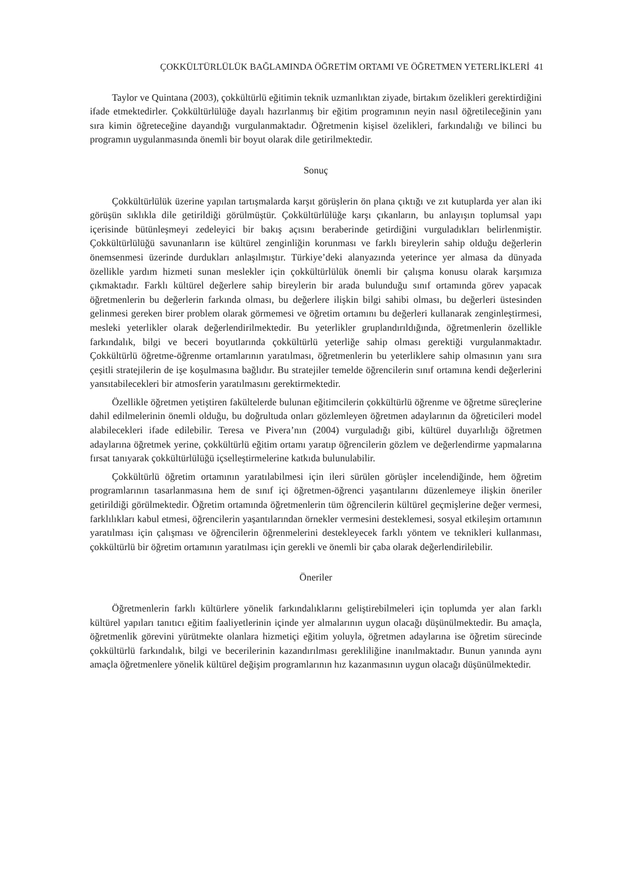ÇOKKÜLTÜRLÜLÜK BAĞLAMINDA ÖĞRETİM ORTAMI VE ÖĞRETMEN YETERLİKLERİ 41
Taylor ve Quintana (2003), çokkültürlü eğitimin teknik uzmanlıktan ziyade, birtakım özelikleri gerektirdiğini ifade etmektedirler. Çokkültürlülüğe dayalı hazırlanmış bir eğitim programının neyin nasıl öğretileceğinin yanı sıra kimin öğreteceğine dayandığı vurgulanmaktadır. Öğretmenin kişisel özelikleri, farkındalığı ve bilinci bu programın uygulanmasında önemli bir boyut olarak dile getirilmektedir.
Sonuç
Çokkültürlülük üzerine yapılan tartışmalarda karşıt görüşlerin ön plana çıktığı ve zıt kutuplarda yer alan iki görüşün sıklıkla dile getirildiği görülmüştür. Çokkültürlülüğe karşı çıkanların, bu anlayışın toplumsal yapı içerisinde bütünleşmeyi zedeleyici bir bakış açısını beraberinde getirdiğini vurguladıkları belirlenmiştir. Çokkültürlülüğü savunanların ise kültürel zenginliğin korunması ve farklı bireylerin sahip olduğu değerlerin önemsenmesi üzerinde durdukları anlaşılmıştır. Türkiye’deki alanyazında yeterince yer almasa da dünyada özellikle yardım hizmeti sunan meslekler için çokkültürlülük önemli bir çalışma konusu olarak karşımıza çıkmaktadır. Farklı kültürel değerlere sahip bireylerin bir arada bulunduğu sınıf ortamında görev yapacak öğretmenlerin bu değerlerin farkında olması, bu değerlere ilişkin bilgi sahibi olması, bu değerleri üstesinden gelinmesi gereken birer problem olarak görmemesi ve öğretim ortamını bu değerleri kullanarak zenginleştirmesi, mesleki yeterlikler olarak değerlendirilmektedir. Bu yeterlikler gruplandırıldığında, öğretmenlerin özellikle farkındalık, bilgi ve beceri boyutlarında çokkültürlü yeterliğe sahip olması gerektiği vurgulanmaktadır. Çokkültürlü öğretme-öğrenme ortamlarının yaratılması, öğretmenlerin bu yeterliklere sahip olmasının yanı sıra çeşitli stratejilerin de işe koşulmasına bağlıdır. Bu stratejiler temelde öğrencilerin sınıf ortamına kendi değerlerini yansıtabilecekleri bir atmosferin yaratılmasını gerektirmektedir.
Özellikle öğretmen yetiştiren fakültelerde bulunan eğitimcilerin çokkültürlü öğrenme ve öğretme süreçlerine dahil edilmelerinin önemli olduğu, bu doğrultuda onları gözlemleyen öğretmen adaylarının da öğreticileri model alabilecekleri ifade edilebilir. Teresa ve Pivera’nın (2004) vurguladığı gibi, kültürel duyarlılığı öğretmen adaylarına öğretmek yerine, çokkültürlü eğitim ortamı yaratıp öğrencilerin gözlem ve değerlendirme yapmalarına fırsat tanıyarak çokkültürlülüğü içselleştirmelerine katkıda bulunulabilir.
Çokkültürlü öğretim ortamının yaratılabilmesi için ileri sürülen görüşler incelendiğinde, hem öğretim programlarının tasarlanmasına hem de sınıf içi öğretmen-öğrenci yaşantılarını düzenlemeye ilişkin öneriler getirildiği görülmektedir. Öğretim ortamında öğretmenlerin tüm öğrencilerin kültürel geçmişlerine değer vermesi, farklılıkları kabul etmesi, öğrencilerin yaşantılarından örnekler vermesini desteklemesi, sosyal etkileşim ortamının yaratılması için çalışması ve öğrencilerin öğrenmelerini destekleyecek farklı yöntem ve teknikleri kullanması, çokkültürlü bir öğretim ortamının yaratılması için gerekli ve önemli bir çaba olarak değerlendirilebilir.
Öneriler
Öğretmenlerin farklı kültürlere yönelik farkındalıklarını geliştirebilmeleri için toplumda yer alan farklı kültürel yapıları tanıtıcı eğitim faaliyetlerinin içinde yer almalarının uygun olacağı düşünülmektedir. Bu amaçla, öğretmenlik görevini yürütmekte olanlara hizmetiçi eğitim yoluyla, öğretmen adaylarına ise öğretim sürecinde çokkültürlü farkındalık, bilgi ve becerilerinin kazandırılması gerekliliğine inanılmaktadır. Bunun yanında aynı amaçla öğretmenlere yönelik kültürel değişim programlarının hız kazanmasının uygun olacağı düşünülmektedir.